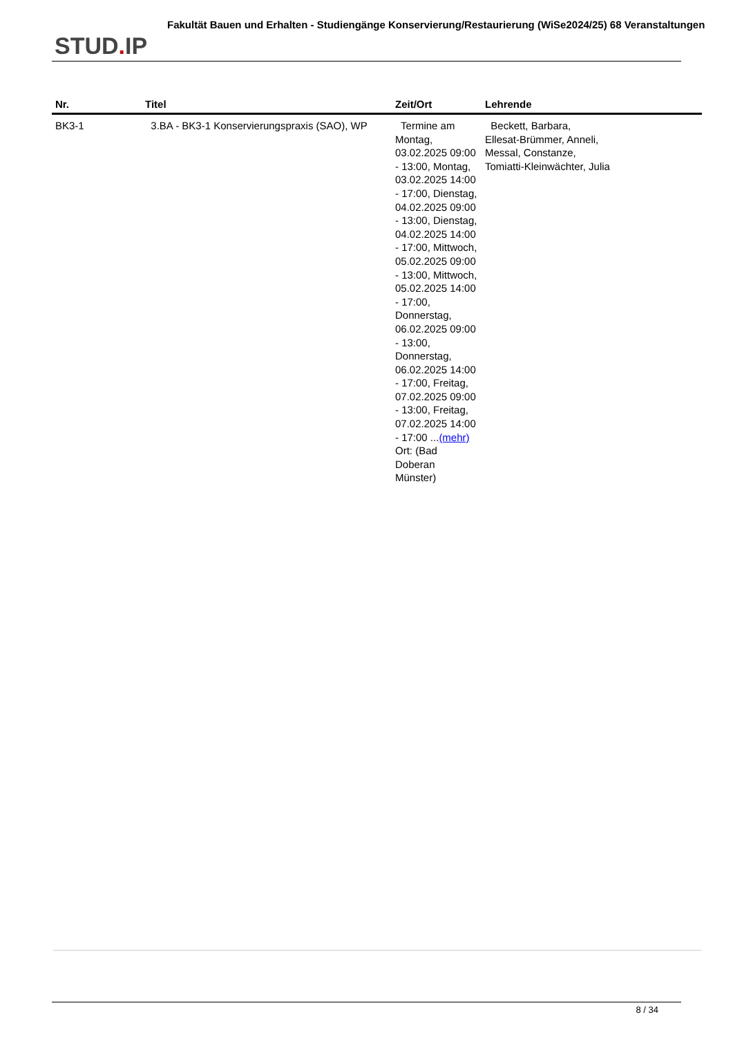STUD. IP
Fakultät Bauen und Erhalten - Studiengänge Konservierung/Restaurierung (WiSe2024/25) 68 Veranstaltungen
| Nr. | Titel | Zeit/Ort | Lehrende |
| --- | --- | --- | --- |
| BK3-1 | 3.BA - BK3-1 Konservierungspraxis (SAO), WP | Termine am Montag, 03.02.2025 09:00 - 13:00, Montag, 03.02.2025 14:00 - 17:00, Dienstag, 04.02.2025 09:00 - 13:00, Dienstag, 04.02.2025 14:00 - 17:00, Mittwoch, 05.02.2025 09:00 - 13:00, Mittwoch, 05.02.2025 14:00 - 17:00, Donnerstag, 06.02.2025 09:00 - 13:00, Donnerstag, 06.02.2025 14:00 - 17:00, Freitag, 07.02.2025 09:00 - 13:00, Freitag, 07.02.2025 14:00 - 17:00 ... (mehr) Ort: (Bad Doberan Münster) | Beckett, Barbara, Ellesat-Brümmer, Anneli, Messal, Constanze, Tomiatti-Kleinwächter, Julia |
8 / 34